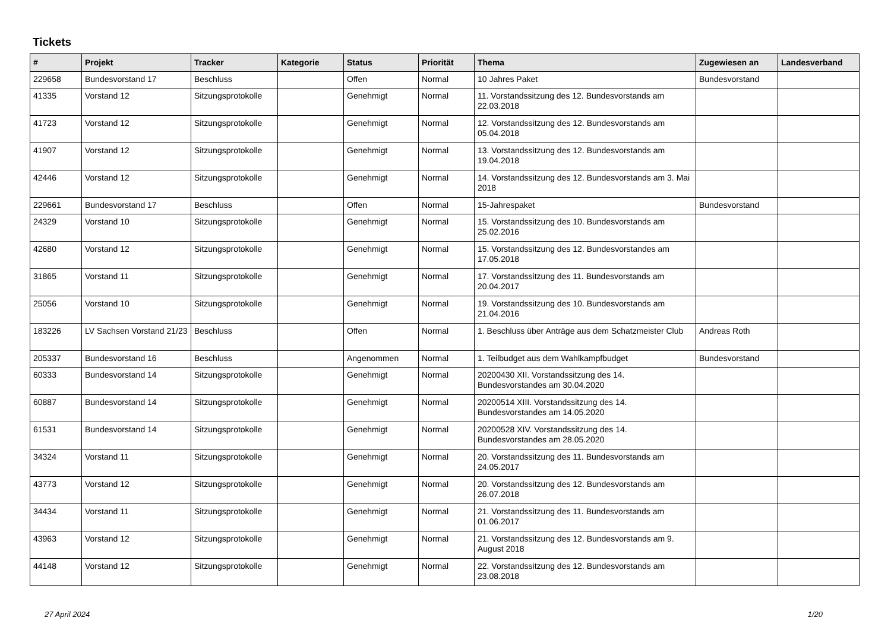Tickets
| # | Projekt | Tracker | Kategorie | Status | Priorität | Thema | Zugewiesen an | Landesverband |
| --- | --- | --- | --- | --- | --- | --- | --- | --- |
| 229658 | Bundesvorstand 17 | Beschluss | | Offen | Normal | 10 Jahres Paket | Bundesvorstand | |
| 41335 | Vorstand 12 | Sitzungsprotokolle | | Genehmigt | Normal | 11. Vorstandssitzung des 12. Bundesvorstands am 22.03.2018 | | |
| 41723 | Vorstand 12 | Sitzungsprotokolle | | Genehmigt | Normal | 12. Vorstandssitzung des 12. Bundesvorstands am 05.04.2018 | | |
| 41907 | Vorstand 12 | Sitzungsprotokolle | | Genehmigt | Normal | 13. Vorstandssitzung des 12. Bundesvorstands am 19.04.2018 | | |
| 42446 | Vorstand 12 | Sitzungsprotokolle | | Genehmigt | Normal | 14. Vorstandssitzung des 12. Bundesvorstands am 3. Mai 2018 | | |
| 229661 | Bundesvorstand 17 | Beschluss | | Offen | Normal | 15-Jahrespaket | Bundesvorstand | |
| 24329 | Vorstand 10 | Sitzungsprotokolle | | Genehmigt | Normal | 15. Vorstandssitzung des 10. Bundesvorstands am 25.02.2016 | | |
| 42680 | Vorstand 12 | Sitzungsprotokolle | | Genehmigt | Normal | 15. Vorstandssitzung des 12. Bundesvorstandes am 17.05.2018 | | |
| 31865 | Vorstand 11 | Sitzungsprotokolle | | Genehmigt | Normal | 17. Vorstandssitzung des 11. Bundesvorstands am 20.04.2017 | | |
| 25056 | Vorstand 10 | Sitzungsprotokolle | | Genehmigt | Normal | 19. Vorstandssitzung des 10. Bundesvorstands am 21.04.2016 | | |
| 183226 | LV Sachsen Vorstand 21/23 | Beschluss | | Offen | Normal | 1. Beschluss über Anträge aus dem Schatzmeister Club | Andreas Roth | |
| 205337 | Bundesvorstand 16 | Beschluss | | Angenommen | Normal | 1. Teilbudget aus dem Wahlkampfbudget | Bundesvorstand | |
| 60333 | Bundesvorstand 14 | Sitzungsprotokolle | | Genehmigt | Normal | 20200430 XII. Vorstandssitzung des 14. Bundesvorstandes am 30.04.2020 | | |
| 60887 | Bundesvorstand 14 | Sitzungsprotokolle | | Genehmigt | Normal | 20200514 XIII. Vorstandssitzung des 14. Bundesvorstandes am 14.05.2020 | | |
| 61531 | Bundesvorstand 14 | Sitzungsprotokolle | | Genehmigt | Normal | 20200528 XIV. Vorstandssitzung des 14. Bundesvorstandes am 28.05.2020 | | |
| 34324 | Vorstand 11 | Sitzungsprotokolle | | Genehmigt | Normal | 20. Vorstandssitzung des 11. Bundesvorstands am 24.05.2017 | | |
| 43773 | Vorstand 12 | Sitzungsprotokolle | | Genehmigt | Normal | 20. Vorstandssitzung des 12. Bundesvorstands am 26.07.2018 | | |
| 34434 | Vorstand 11 | Sitzungsprotokolle | | Genehmigt | Normal | 21. Vorstandssitzung des 11. Bundesvorstands am 01.06.2017 | | |
| 43963 | Vorstand 12 | Sitzungsprotokolle | | Genehmigt | Normal | 21. Vorstandssitzung des 12. Bundesvorstands am 9. August 2018 | | |
| 44148 | Vorstand 12 | Sitzungsprotokolle | | Genehmigt | Normal | 22. Vorstandssitzung des 12. Bundesvorstands am 23.08.2018 | | |
27 April 2024 1/20